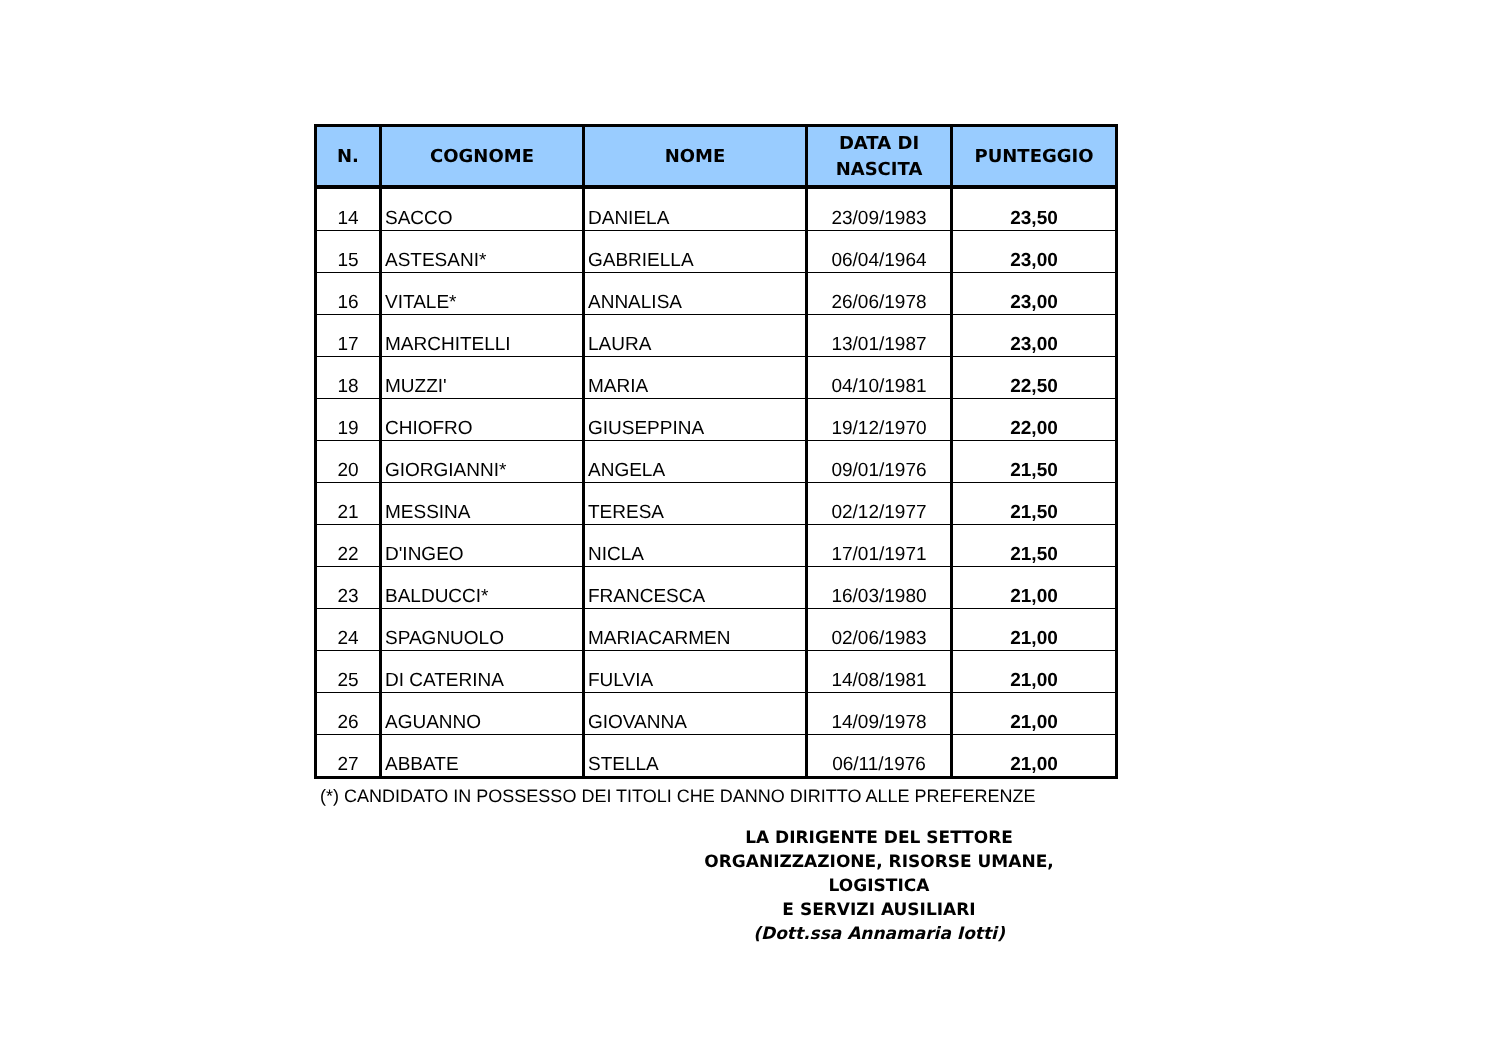| N. | COGNOME | NOME | DATA DI NASCITA | PUNTEGGIO |
| --- | --- | --- | --- | --- |
| 14 | SACCO | DANIELA | 23/09/1983 | 23,50 |
| 15 | ASTESANI* | GABRIELLA | 06/04/1964 | 23,00 |
| 16 | VITALE* | ANNALISA | 26/06/1978 | 23,00 |
| 17 | MARCHITELLI | LAURA | 13/01/1987 | 23,00 |
| 18 | MUZZI' | MARIA | 04/10/1981 | 22,50 |
| 19 | CHIOFRO | GIUSEPPINA | 19/12/1970 | 22,00 |
| 20 | GIORGIANNI* | ANGELA | 09/01/1976 | 21,50 |
| 21 | MESSINA | TERESA | 02/12/1977 | 21,50 |
| 22 | D'INGEO | NICLA | 17/01/1971 | 21,50 |
| 23 | BALDUCCI* | FRANCESCA | 16/03/1980 | 21,00 |
| 24 | SPAGNUOLO | MARIACARMEN | 02/06/1983 | 21,00 |
| 25 | DI CATERINA | FULVIA | 14/08/1981 | 21,00 |
| 26 | AGUANNO | GIOVANNA | 14/09/1978 | 21,00 |
| 27 | ABBATE | STELLA | 06/11/1976 | 21,00 |
(*) CANDIDATO IN POSSESSO DEI TITOLI CHE DANNO DIRITTO ALLE PREFERENZE
LA DIRIGENTE DEL SETTORE
ORGANIZZAZIONE, RISORSE UMANE, LOGISTICA
E SERVIZI AUSILIARI
(Dott.ssa Annamaria Iotti)